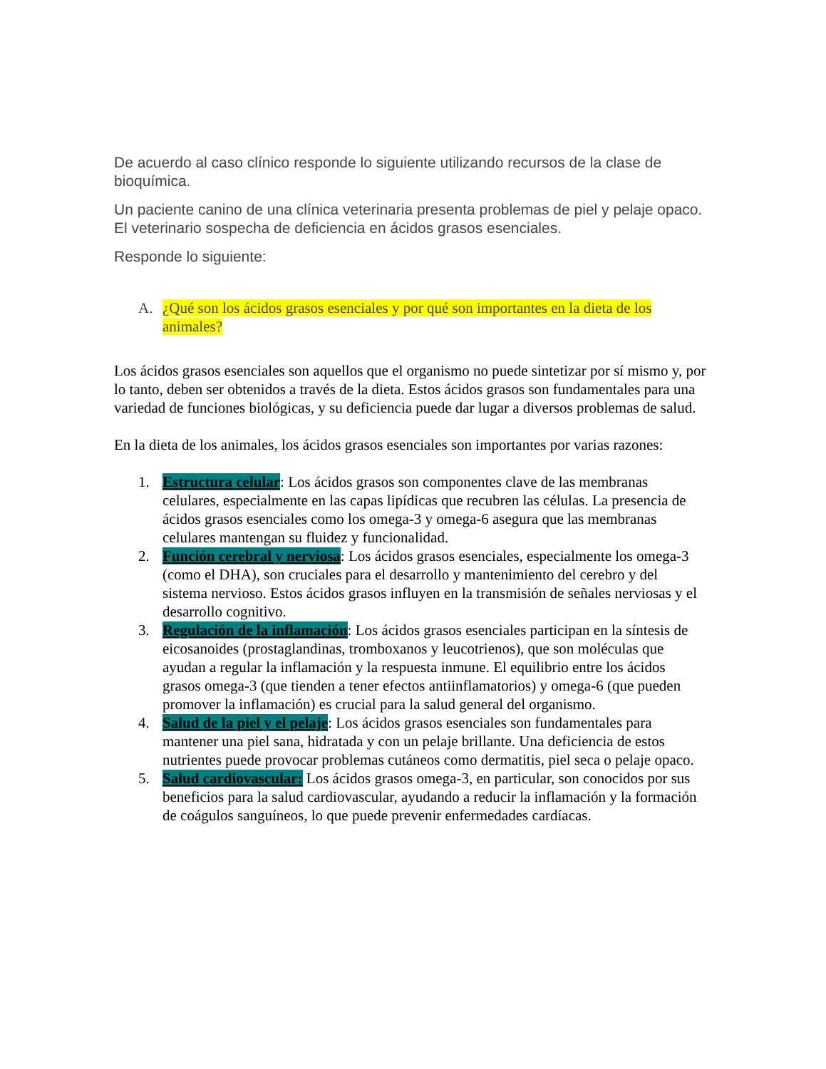De acuerdo al caso clínico responde lo siguiente utilizando recursos de la clase de bioquímica.
Un paciente canino de una clínica veterinaria presenta problemas de piel y pelaje opaco. El veterinario sospecha de deficiencia en ácidos grasos esenciales.
Responde lo siguiente:
A. ¿Qué son los ácidos grasos esenciales y por qué son importantes en la dieta de los animales?
Los ácidos grasos esenciales son aquellos que el organismo no puede sintetizar por sí mismo y, por lo tanto, deben ser obtenidos a través de la dieta. Estos ácidos grasos son fundamentales para una variedad de funciones biológicas, y su deficiencia puede dar lugar a diversos problemas de salud.
En la dieta de los animales, los ácidos grasos esenciales son importantes por varias razones:
1. Estructura celular: Los ácidos grasos son componentes clave de las membranas celulares, especialmente en las capas lipídicas que recubren las células. La presencia de ácidos grasos esenciales como los omega-3 y omega-6 asegura que las membranas celulares mantengan su fluidez y funcionalidad.
2. Función cerebral y nerviosa: Los ácidos grasos esenciales, especialmente los omega-3 (como el DHA), son cruciales para el desarrollo y mantenimiento del cerebro y del sistema nervioso. Estos ácidos grasos influyen en la transmisión de señales nerviosas y el desarrollo cognitivo.
3. Regulación de la inflamación: Los ácidos grasos esenciales participan en la síntesis de eicosanoides (prostaglandinas, tromboxanos y leucotrienos), que son moléculas que ayudan a regular la inflamación y la respuesta inmune. El equilibrio entre los ácidos grasos omega-3 (que tienden a tener efectos antiinflamatorios) y omega-6 (que pueden promover la inflamación) es crucial para la salud general del organismo.
4. Salud de la piel y el pelaje: Los ácidos grasos esenciales son fundamentales para mantener una piel sana, hidratada y con un pelaje brillante. Una deficiencia de estos nutrientes puede provocar problemas cutáneos como dermatitis, piel seca o pelaje opaco.
5. Salud cardiovascular: Los ácidos grasos omega-3, en particular, son conocidos por sus beneficios para la salud cardiovascular, ayudando a reducir la inflamación y la formación de coágulos sanguíneos, lo que puede prevenir enfermedades cardíacas.